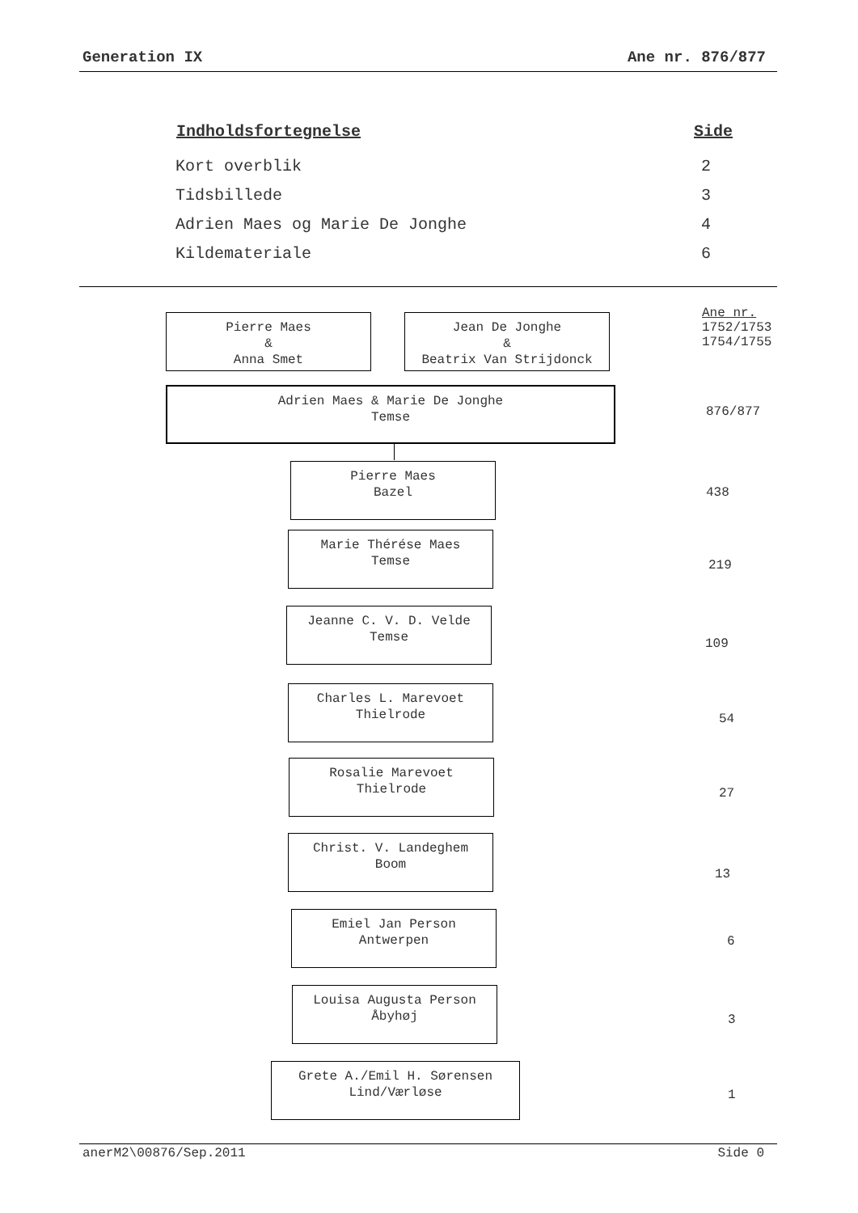Generation IX Ane nr. 876/877
| Indholdsfortegnelse | Side |
| --- | --- |
| Kort overblik | 2 |
| Tidsbillede | 3 |
| Adrien Maes og Marie De Jonghe | 4 |
| Kildemateriale | 6 |
Pierre Maes
&
Anna Smet
Jean De Jonghe
&
Beatrix Van Strijdonck
Ane nr.
1752/1753
1754/1755
Adrien Maes & Marie De Jonghe
Temse
876/877
Pierre Maes
Bazel
438
Marie Thérése Maes
Temse
219
Jeanne C. V. D. Velde
Temse
109
Charles L. Marevoet
Thielrode
54
Rosalie Marevoet
Thielrode
27
Christ. V. Landeghem
Boom
13
Emiel Jan Person
Antwerpen
6
Louisa Augusta Person
Åbyhøj
3
Grete A./Emil H. Sørensen
Lind/Værløse
1
anerM2\00876/Sep.2011 Side 0